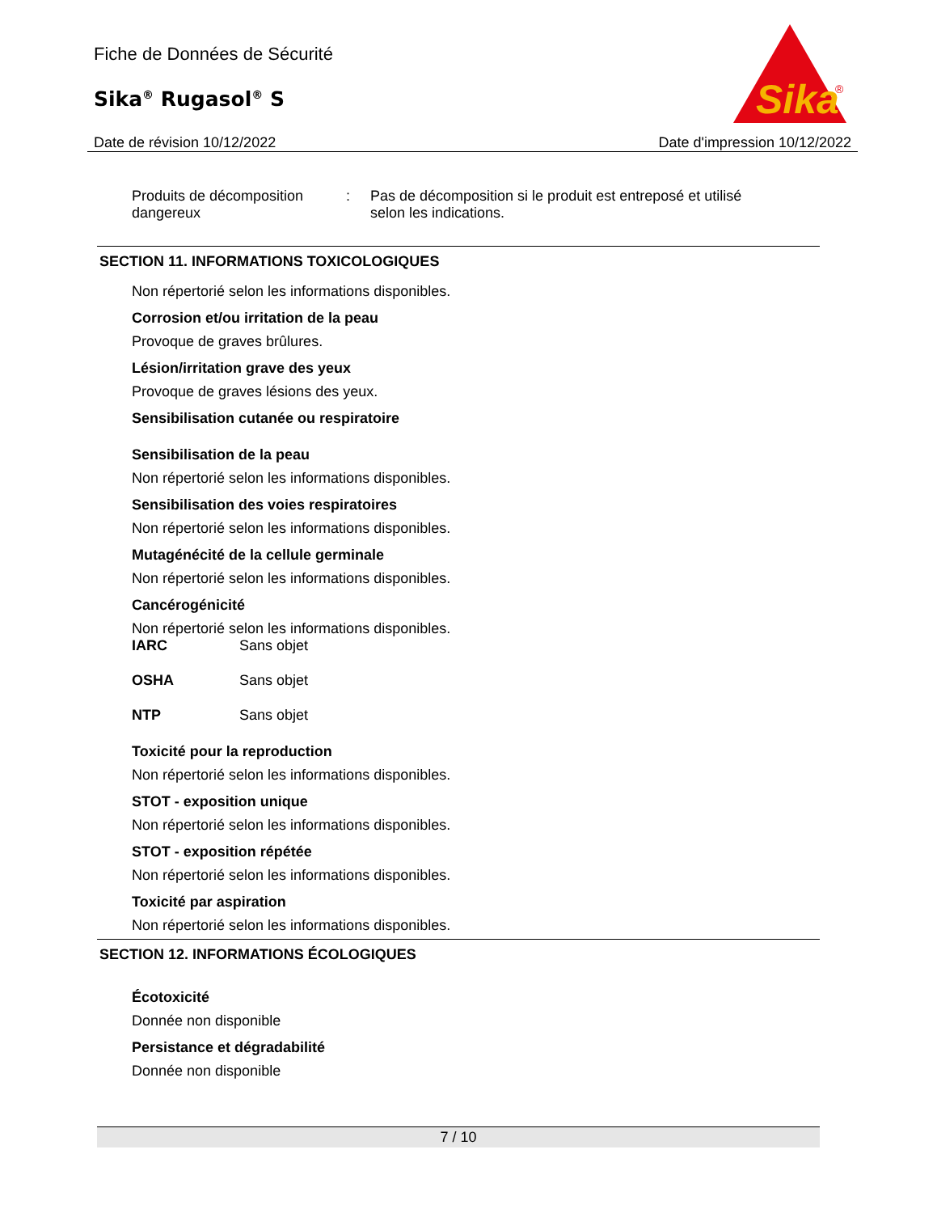Fiche de Données de Sécurité
Sika<sup>®</sup> Rugasol<sup>®</sup> S
Sika
®
Date de révision 10/12/2022 Date d'impression 10/12/2022
Produits de décomposition dangereux
: Pas de décomposition si le produit est entreposé et utilisé selon les indications.
SECTION 11. INFORMATIONS TOXICOLOGIQUES
Non répertorié selon les informations disponibles.
Corrosion et/ou irritation de la peau
Provoque de graves brûlures.
Lésion/irritation grave des yeux
Provoque de graves lésions des yeux.
Sensibilisation cutanée ou respiratoire
Sensibilisation de la peau
Non répertorié selon les informations disponibles.
Sensibilisation des voies respiratoires
Non répertorié selon les informations disponibles.
Mutagénécité de la cellule germinale
Non répertorié selon les informations disponibles.
Cancérogénicité
Non répertorié selon les informations disponibles.
IARC Sans objet
OSHA Sans objet
NTP Sans objet
Toxicité pour la reproduction
Non répertorié selon les informations disponibles.
STOT - exposition unique
Non répertorié selon les informations disponibles.
STOT - exposition répétée
Non répertorié selon les informations disponibles.
Toxicité par aspiration
Non répertorié selon les informations disponibles.
SECTION 12. INFORMATIONS ÉCOLOGIQUES
Écotoxicité
Donnée non disponible
Persistance et dégradabilité
Donnée non disponible
7 / 10